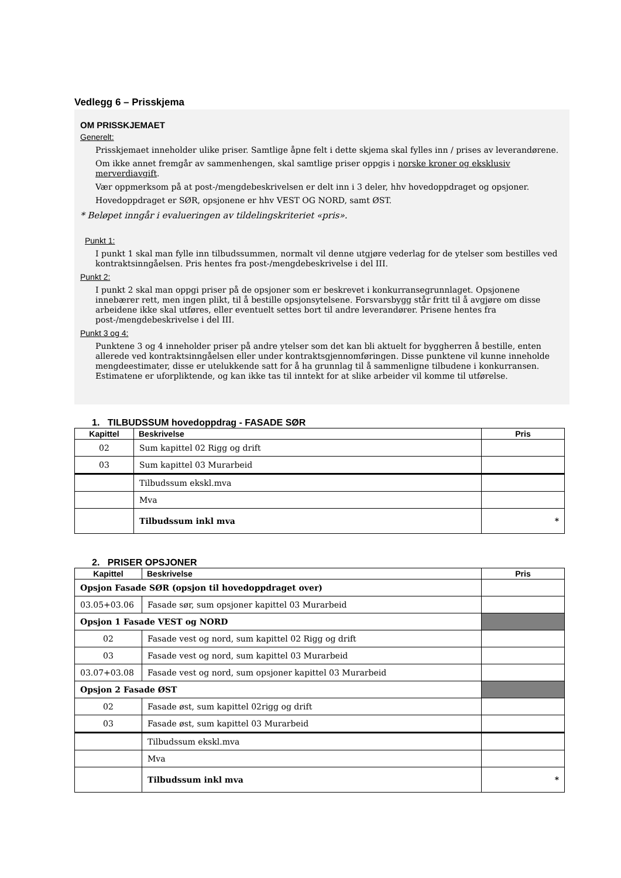Vedlegg 6 – Prisskjema
OM PRISSKJEMAET
Generelt:
Prisskjemaet inneholder ulike priser. Samtlige åpne felt i dette skjema skal fylles inn / prises av leverandørene.
Om ikke annet fremgår av sammenhengen, skal samtlige priser oppgis i norske kroner og eksklusiv merverdiavgift.
Vær oppmerksom på at post-/mengdebeskrivelsen er delt inn i 3 deler, hhv hovedoppdraget og opsjoner.
Hovedoppdraget er SØR, opsjonene er hhv VEST OG NORD, samt ØST.
* Beløpet inngår i evalueringen av tildelingskriteriet «pris».
Punkt 1:
I punkt 1 skal man fylle inn tilbudssummen, normalt vil denne utgjøre vederlag for de ytelser som bestilles ved kontraktsinngåelsen. Pris hentes fra post-/mengdebeskrivelse i del III.
Punkt 2:
I punkt 2 skal man oppgi priser på de opsjoner som er beskrevet i konkurransegrunnlaget. Opsjonene innebærer rett, men ingen plikt, til å bestille opsjonsytelsene. Forsvarsbygg står fritt til å avgjøre om disse arbeidene ikke skal utføres, eller eventuelt settes bort til andre leverandører. Prisene hentes fra post-/mengdebeskrivelse i del III.
Punkt 3 og 4:
Punktene 3 og 4 inneholder priser på andre ytelser som det kan bli aktuelt for byggherren å bestille, enten allerede ved kontraktsinngåelsen eller under kontraktsgjennomføringen. Disse punktene vil kunne inneholde mengdeestimater, disse er utelukkende satt for å ha grunnlag til å sammenligne tilbudene i konkurransen. Estimatene er uforpliktende, og kan ikke tas til inntekt for at slike arbeider vil komme til utførelse.
1. TILBUDSSUM hovedoppdrag - FASADE SØR
| Kapittel | Beskrivelse | Pris |
| --- | --- | --- |
| 02 | Sum kapittel 02 Rigg og drift | |
| 03 | Sum kapittel 03 Murarbeid | |
| | Tilbudssum ekskl.mva | |
| | Mva | |
| | Tilbudssum inkl mva | * |
2. PRISER OPSJONER
| Kapittel | Beskrivelse | Pris |
| --- | --- | --- |
| Opsjon Fasade SØR (opsjon til hovedoppdraget over) | | |
| 03.05+03.06 | Fasade sør, sum opsjoner kapittel 03 Murarbeid | |
| Opsjon 1 Fasade VEST og NORD | | |
| 02 | Fasade vest og nord, sum kapittel 02 Rigg og drift | |
| 03 | Fasade vest og nord, sum kapittel 03 Murarbeid | |
| 03.07+03.08 | Fasade vest og nord, sum opsjoner kapittel 03 Murarbeid | |
| Opsjon 2 Fasade ØST | | |
| 02 | Fasade øst, sum kapittel 02rigg og drift | |
| 03 | Fasade øst, sum kapittel 03 Murarbeid | |
| | Tilbudssum ekskl.mva | |
| | Mva | |
| | Tilbudssum inkl mva | * |